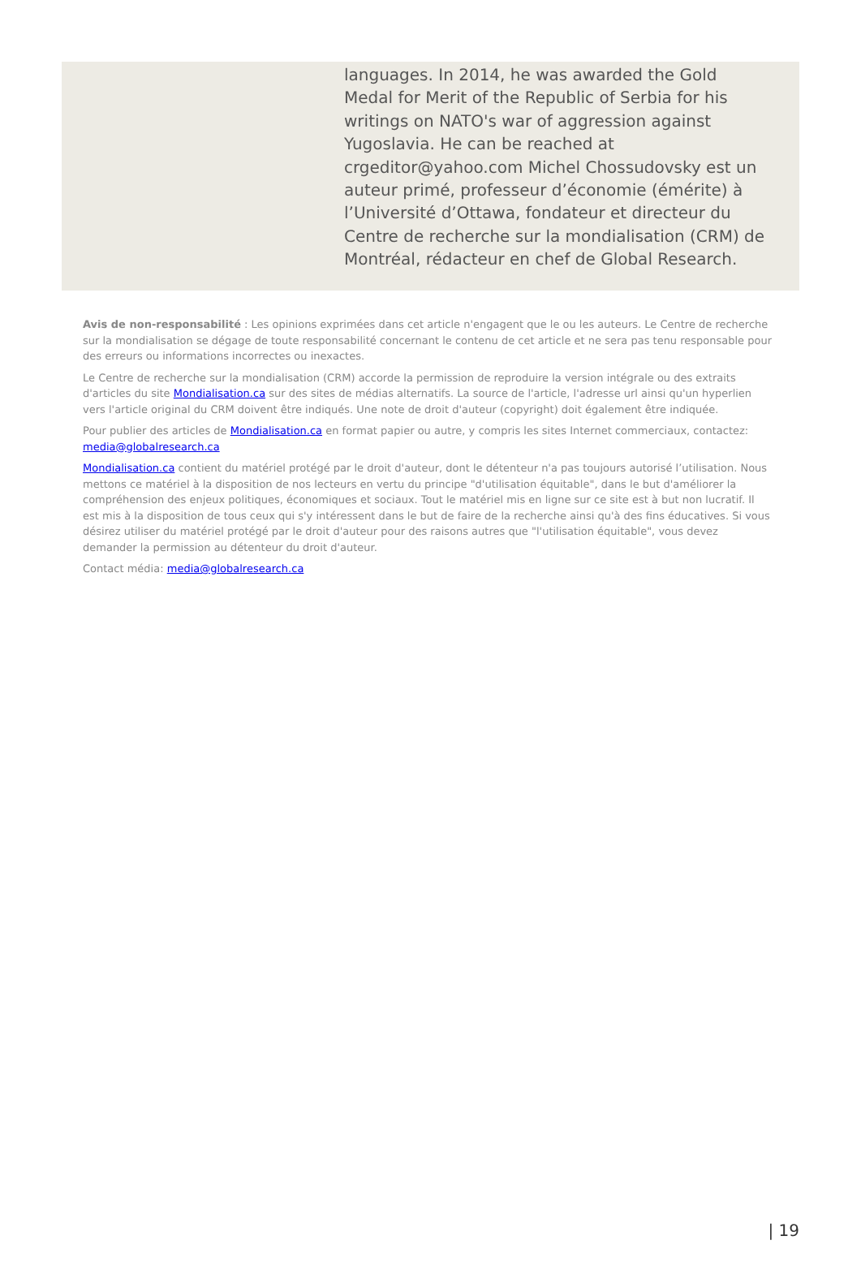languages. In 2014, he was awarded the Gold Medal for Merit of the Republic of Serbia for his writings on NATO's war of aggression against Yugoslavia. He can be reached at crgeditor@yahoo.com Michel Chossudovsky est un auteur primé, professeur d’économie (émérite) à l’Université d’Ottawa, fondateur et directeur du Centre de recherche sur la mondialisation (CRM) de Montréal, rédacteur en chef de Global Research.
Avis de non-responsabilité : Les opinions exprimées dans cet article n'engagent que le ou les auteurs. Le Centre de recherche sur la mondialisation se dégage de toute responsabilité concernant le contenu de cet article et ne sera pas tenu responsable pour des erreurs ou informations incorrectes ou inexactes.
Le Centre de recherche sur la mondialisation (CRM) accorde la permission de reproduire la version intégrale ou des extraits d'articles du site Mondialisation.ca sur des sites de médias alternatifs. La source de l'article, l'adresse url ainsi qu'un hyperlien vers l'article original du CRM doivent être indiqués. Une note de droit d'auteur (copyright) doit également être indiquée.
Pour publier des articles de Mondialisation.ca en format papier ou autre, y compris les sites Internet commerciaux, contactez: media@globalresearch.ca
Mondialisation.ca contient du matériel protégé par le droit d'auteur, dont le détenteur n'a pas toujours autorisé l’utilisation. Nous mettons ce matériel à la disposition de nos lecteurs en vertu du principe "d'utilisation équitable", dans le but d'améliorer la compréhension des enjeux politiques, économiques et sociaux. Tout le matériel mis en ligne sur ce site est à but non lucratif. Il est mis à la disposition de tous ceux qui s'y intéressent dans le but de faire de la recherche ainsi qu'à des fins éducatives. Si vous désirez utiliser du matériel protégé par le droit d'auteur pour des raisons autres que "l'utilisation équitable", vous devez demander la permission au détenteur du droit d'auteur.
Contact média: media@globalresearch.ca
| 19